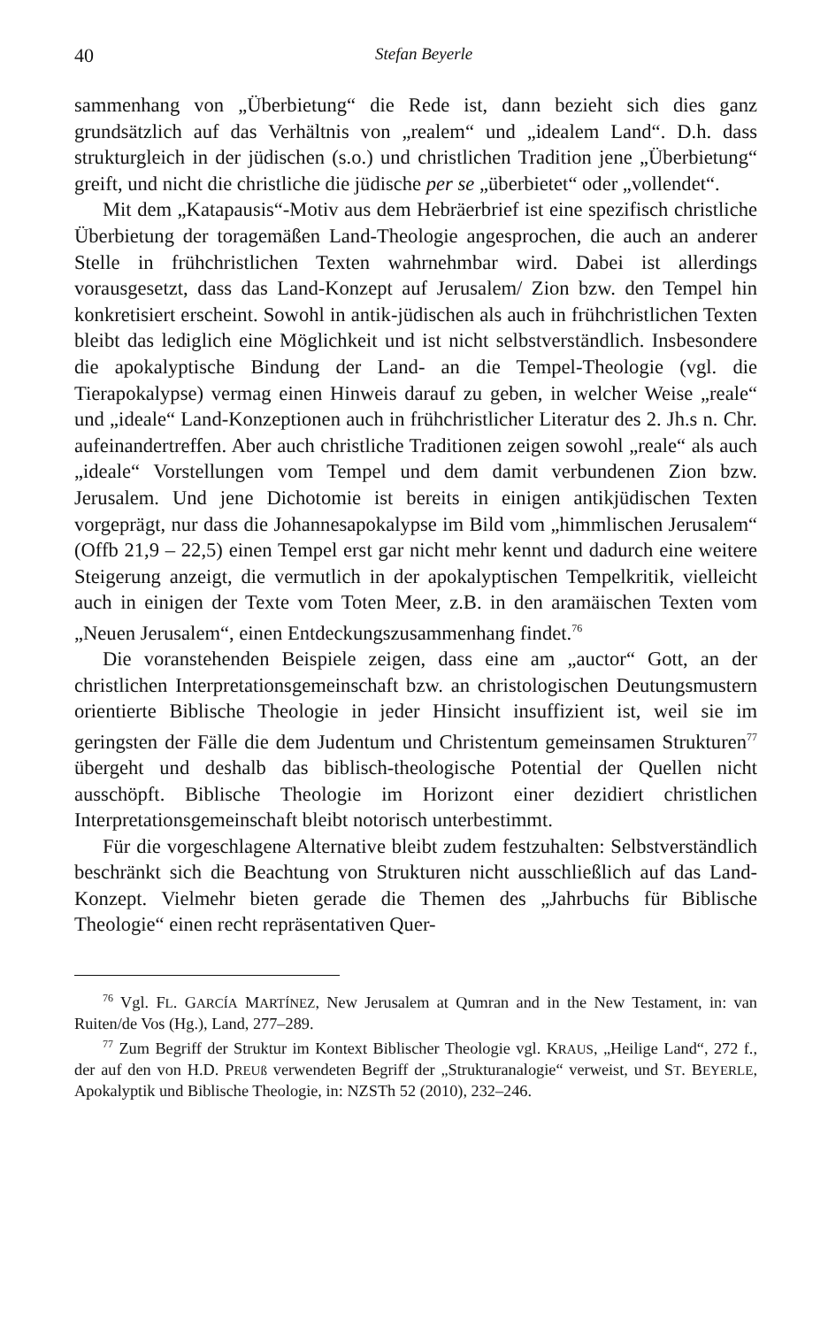40 Stefan Beyerle
sammenhang von „Überbietung“ die Rede ist, dann bezieht sich dies ganz grundsätzlich auf das Verhältnis von „realem“ und „idealem Land“. D.h. dass strukturgleich in der jüdischen (s.o.) und christlichen Tradition jene „Überbietung“ greift, und nicht die christliche die jüdische per se „überbietet“ oder „vollendet“.
Mit dem „Katapausis“-Motiv aus dem Hebräerbrief ist eine spezifisch christliche Überbietung der toragemäßen Land-Theologie angesprochen, die auch an anderer Stelle in frühchristlichen Texten wahrnehmbar wird. Dabei ist allerdings vorausgesetzt, dass das Land-Konzept auf Jerusalem/ Zion bzw. den Tempel hin konkretisiert erscheint. Sowohl in antik-jüdischen als auch in frühchristlichen Texten bleibt das lediglich eine Möglichkeit und ist nicht selbstverständlich. Insbesondere die apokalyptische Bindung der Land- an die Tempel-Theologie (vgl. die Tierapokalypse) vermag einen Hinweis darauf zu geben, in welcher Weise „reale“ und „ideale“ Land-Konzeptionen auch in frühchristlicher Literatur des 2. Jh.s n. Chr. aufeinandertreffen. Aber auch christliche Traditionen zeigen sowohl „reale“ als auch „ideale“ Vorstellungen vom Tempel und dem damit verbundenen Zion bzw. Jerusalem. Und jene Dichotomie ist bereits in einigen antikjüdischen Texten vorgeprägt, nur dass die Johannesapokalypse im Bild vom „himmlischen Jerusalem“ (Offb 21,9 – 22,5) einen Tempel erst gar nicht mehr kennt und dadurch eine weitere Steigerung anzeigt, die vermutlich in der apokalyptischen Tempelkritik, vielleicht auch in einigen der Texte vom Toten Meer, z.B. in den aramäischen Texten vom „Neuen Jerusalem“, einen Entdeckungszusammenhang findet.<sup>76</sup>
Die voranstehenden Beispiele zeigen, dass eine am „auctor“ Gott, an der christlichen Interpretationsgemeinschaft bzw. an christologischen Deutungsmustern orientierte Biblische Theologie in jeder Hinsicht insuffizient ist, weil sie im geringsten der Fälle die dem Judentum und Christentum gemeinsamen Strukturen<sup>77</sup> übergeht und deshalb das biblisch-theologische Potential der Quellen nicht ausschöpft. Biblische Theologie im Horizont einer dezidiert christlichen Interpretationsgemeinschaft bleibt notorisch unterbestimmt.
Für die vorgeschlagene Alternative bleibt zudem festzuhalten: Selbstverständlich beschränkt sich die Beachtung von Strukturen nicht ausschließlich auf das Land-Konzept. Vielmehr bieten gerade die Themen des „Jahrbuchs für Biblische Theologie“ einen recht repräsentativen Quer-
<sup>76</sup> Vgl. FL. GARCÍA MARTÍNEZ, New Jerusalem at Qumran and in the New Testament, in: van Ruiten/de Vos (Hg.), Land, 277–289.
<sup>77</sup> Zum Begriff der Struktur im Kontext Biblischer Theologie vgl. KRAUS, „Heilige Land“, 272 f., der auf den von H.D. PREUß verwendeten Begriff der „Strukturanalogie“ verweist, und ST. BEYERLE, Apokalyptik und Biblische Theologie, in: NZSTh 52 (2010), 232–246.